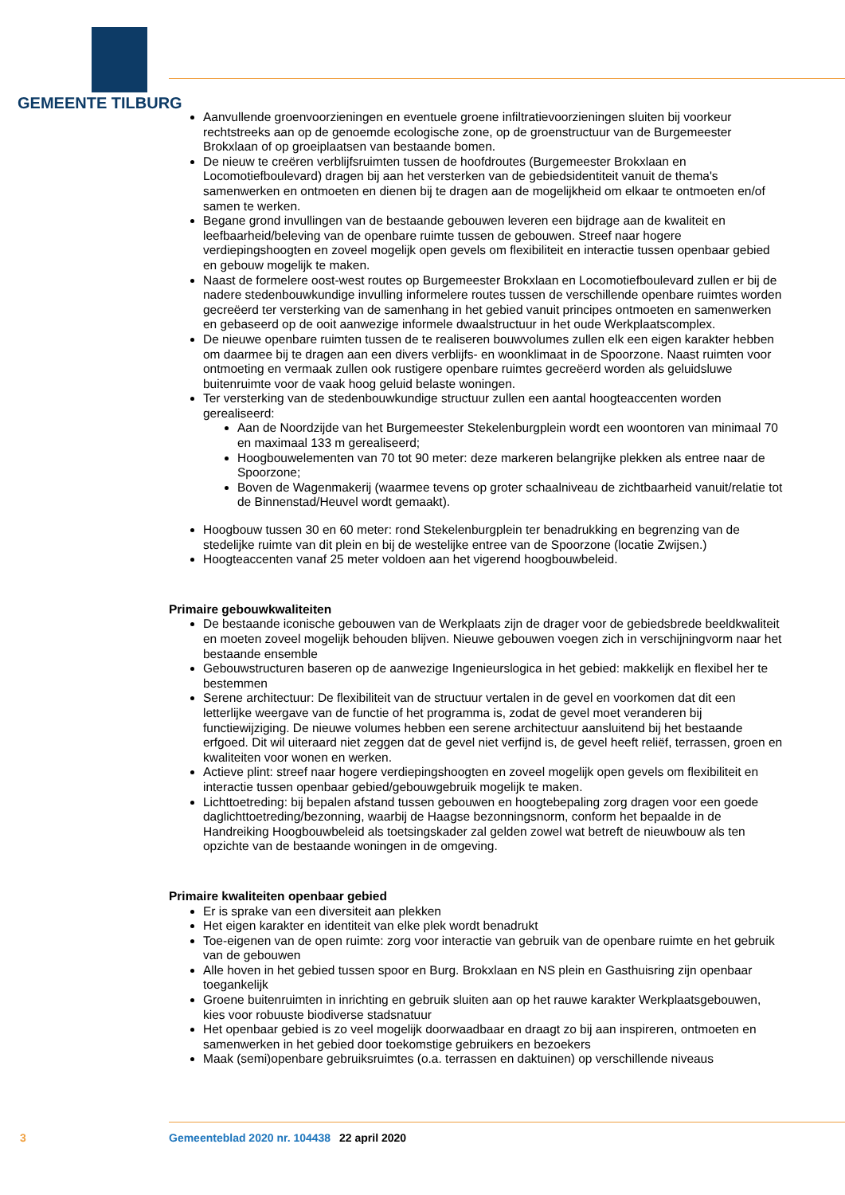GEMEENTE TILBURG
Aanvullende groenvoorzieningen en eventuele groene infiltratievoorzieningen sluiten bij voorkeur rechtstreeks aan op de genoemde ecologische zone, op de groenstructuur van de Burgemeester Brokxlaan of op groeiplaatsen van bestaande bomen.
De nieuw te creëren verblijfsruimten tussen de hoofdroutes (Burgemeester Brokxlaan en Locomotiefboulevard) dragen bij aan het versterken van de gebiedsidentiteit vanuit de thema's samenwerken en ontmoeten en dienen bij te dragen aan de mogelijkheid om elkaar te ontmoeten en/of samen te werken.
Begane grond invullingen van de bestaande gebouwen leveren een bijdrage aan de kwaliteit en leefbaarheid/beleving van de openbare ruimte tussen de gebouwen. Streef naar hogere verdiepingshoogten en zoveel mogelijk open gevels om flexibiliteit en interactie tussen openbaar gebied en gebouw mogelijk te maken.
Naast de formelere oost-west routes op Burgemeester Brokxlaan en Locomotiefboulevard zullen er bij de nadere stedenbouwkundige invulling informelere routes tussen de verschillende openbare ruimtes worden gecreëerd ter versterking van de samenhang in het gebied vanuit principes ontmoeten en samenwerken en gebaseerd op de ooit aanwezige informele dwaalstructuur in het oude Werkplaatscomplex.
De nieuwe openbare ruimten tussen de te realiseren bouwvolumes zullen elk een eigen karakter hebben om daarmee bij te dragen aan een divers verblijfs- en woonklimaat in de Spoorzone. Naast ruimten voor ontmoeting en vermaak zullen ook rustigere openbare ruimtes gecreëerd worden als geluidsluwe buitenruimte voor de vaak hoog geluid belaste woningen.
Ter versterking van de stedenbouwkundige structuur zullen een aantal hoogteaccenten worden gerealiseerd:
Aan de Noordzijde van het Burgemeester Stekelenburgplein wordt een woontoren van minimaal 70 en maximaal 133 m gerealiseerd;
Hoogbouwelementen van 70 tot 90 meter: deze markeren belangrijke plekken als entree naar de Spoorzone;
Boven de Wagenmakerij (waarmee tevens op groter schaalniveau de zichtbaarheid vanuit/relatie tot de Binnenstad/Heuvel wordt gemaakt).
Hoogbouw tussen 30 en 60 meter: rond Stekelenburgplein ter benadrukking en begrenzing van de stedelijke ruimte van dit plein en bij de westelijke entree van de Spoorzone (locatie Zwijsen.)
Hoogteaccenten vanaf 25 meter voldoen aan het vigerend hoogbouwbeleid.
Primaire gebouwkwaliteiten
De bestaande iconische gebouwen van de Werkplaats zijn de drager voor de gebiedsbrede beeldkwaliteit en moeten zoveel mogelijk behouden blijven. Nieuwe gebouwen voegen zich in verschijningvorm naar het bestaande ensemble
Gebouwstructuren baseren op de aanwezige Ingenieurslogica in het gebied: makkelijk en flexibel her te bestemmen
Serene architectuur: De flexibiliteit van de structuur vertalen in de gevel en voorkomen dat dit een letterlijke weergave van de functie of het programma is, zodat de gevel moet veranderen bij functiewijziging. De nieuwe volumes hebben een serene architectuur aansluitend bij het bestaande erfgoed. Dit wil uiteraard niet zeggen dat de gevel niet verfijnd is, de gevel heeft reliëf, terrassen, groen en kwaliteiten voor wonen en werken.
Actieve plint: streef naar hogere verdiepingshoogten en zoveel mogelijk open gevels om flexibiliteit en interactie tussen openbaar gebied/gebouwgebruik mogelijk te maken.
Lichttoetreding: bij bepalen afstand tussen gebouwen en hoogtebepaling zorg dragen voor een goede daglichttoetreding/bezonning, waarbij de Haagse bezonningsnorm, conform het bepaalde in de Handreiking Hoogbouwbeleid als toetsingskader zal gelden zowel wat betreft de nieuwbouw als ten opzichte van de bestaande woningen in de omgeving.
Primaire kwaliteiten openbaar gebied
Er is sprake van een diversiteit aan plekken
Het eigen karakter en identiteit van elke plek wordt benadrukt
Toe-eigenen van de open ruimte: zorg voor interactie van gebruik van de openbare ruimte en het gebruik van de gebouwen
Alle hoven in het gebied tussen spoor en Burg. Brokxlaan en NS plein en Gasthuisring zijn openbaar toegankelijk
Groene buitenruimten in inrichting en gebruik sluiten aan op het rauwe karakter Werkplaatsgebouwen, kies voor robuuste biodiverse stadsnatuur
Het openbaar gebied is zo veel mogelijk doorwaadbaar en draagt zo bij aan inspireren, ontmoeten en samenwerken in het gebied door toekomstige gebruikers en bezoekers
Maak (semi)openbare gebruiksruimtes (o.a. terrassen en daktuinen) op verschillende niveaus
3 Gemeenteblad 2020 nr. 104438 22 april 2020